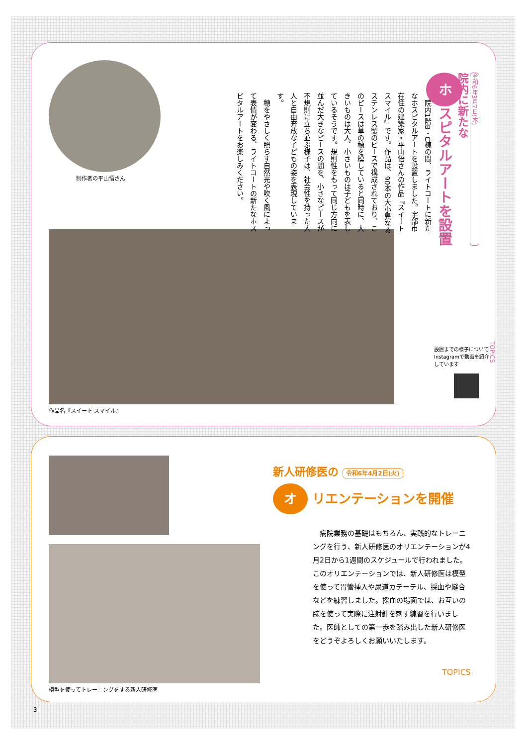制作者の平山悟さん
作品名『スイート スマイル』
　院内1階B・C棟の間、ライトコートに新たなホスピタルアートを設置しました。宇部市在住の建築家・平山悟さんの作品『スイート スマイル』です。作品は、90本の大小異なるステンレス製のピースで構成されており、このピースは草の穂を模していると同時に、大きいものは大人、小さいものは子どもを表しているそうです。規則性をもって同じ方向に並んだ大きなピースの間を、小さなピースが不規則に立ち並ぶ様子は、社会性を持った大人と自由奔放な子どもの姿を表現しています。
　穂をやさしく照らす自然光や吹く風によって表情が変わる、ライトコートの新たなホスピタルアートをお楽しみください。
ホ スピタルアートを設置
院内に新たな
令和6年3月7日(木)
設置までの様子について
Instagramで動画を紹介
しています
TOPICS
模型を使ってトレーニングをする新人研修医
新人研修医の 令和6年4月2日(火)
オ リエンテーションを開催
　病院業務の基礎はもちろん、実践的なトレーニングを行う、新人研修医のオリエンテーションが4月2日から1週間のスケジュールで行われました。このオリエンテーションでは、新人研修医は模型を使って胃管挿入や尿道カテーテル、採血や縫合などを練習しました。採血の場面では、お互いの腕を使って実際に注射針を刺す練習を行いました。医師としての第一歩を踏み出した新人研修医をどうぞよろしくお願いいたします。
TOPICS
3